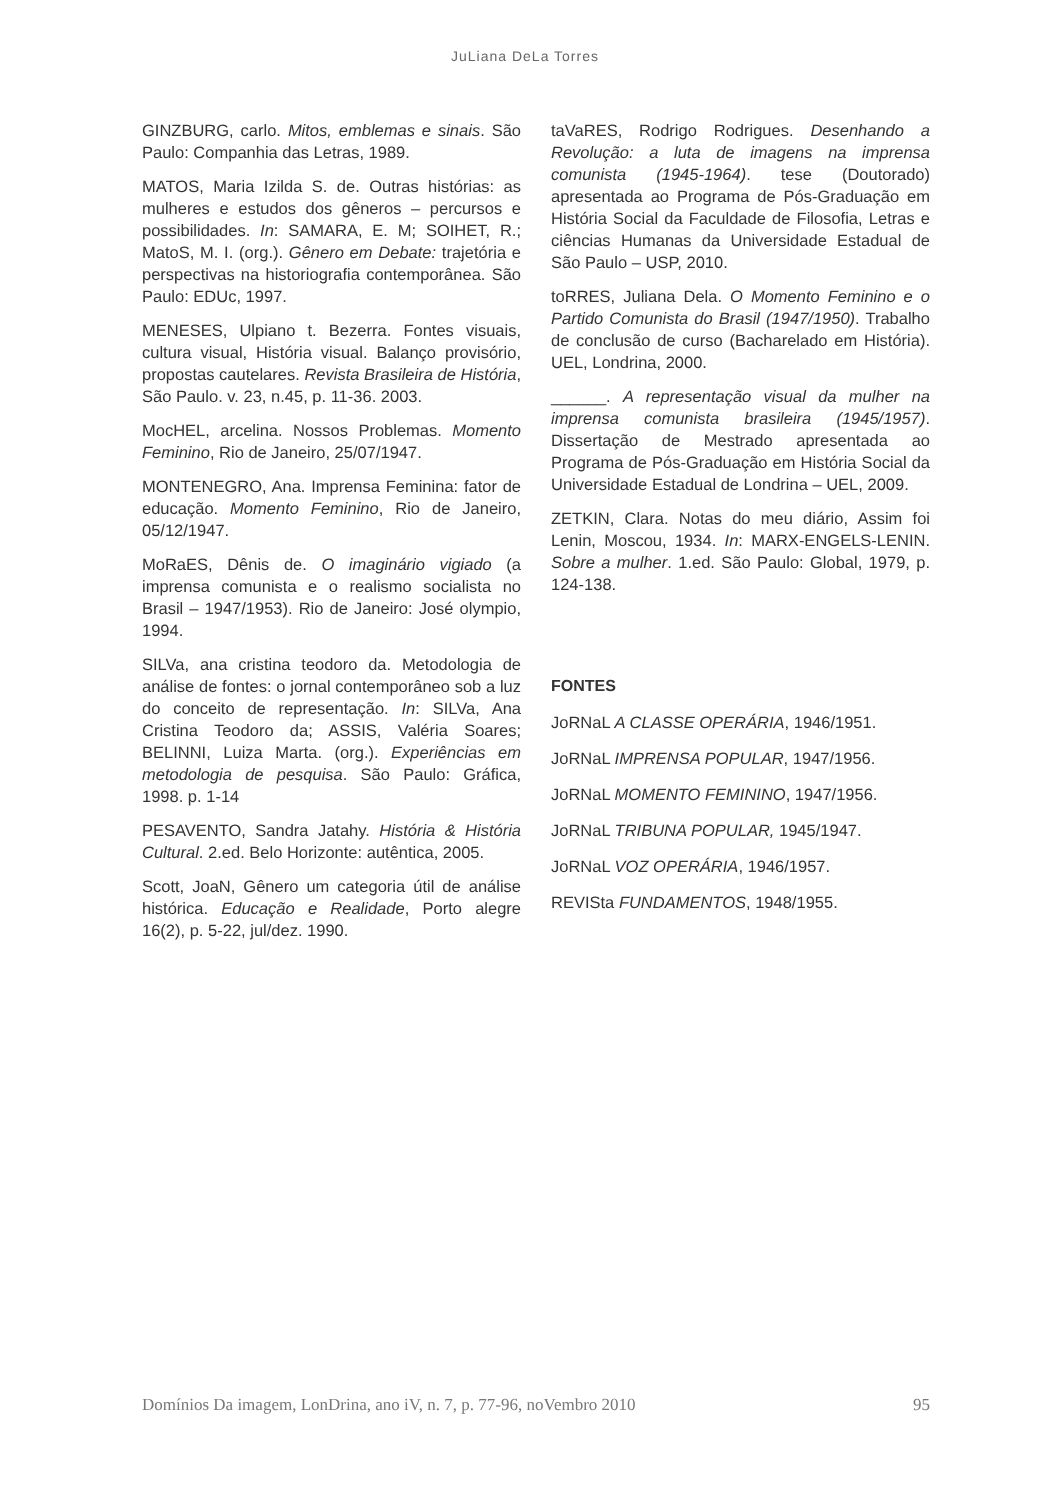JuLiana DeLa Torres
GINZBURG, carlo. Mitos, emblemas e sinais. São Paulo: Companhia das Letras, 1989.
MATOS, Maria Izilda S. de. Outras histórias: as mulheres e estudos dos gêneros – percursos e possibilidades. In: SAMARA, E. M; SOIHET, R.; MatoS, M. I. (org.). Gênero em Debate: trajetória e perspectivas na historiografia contemporânea. São Paulo: EDUc, 1997.
MENESES, Ulpiano t. Bezerra. Fontes visuais, cultura visual, História visual. Balanço provisório, propostas cautelares. Revista Brasileira de História, São Paulo. v. 23, n.45, p. 11-36. 2003.
MocHEL, arcelina. Nossos Problemas. Momento Feminino, Rio de Janeiro, 25/07/1947.
MONTENEGRO, Ana. Imprensa Feminina: fator de educação. Momento Feminino, Rio de Janeiro, 05/12/1947.
MoRaES, Dênis de. O imaginário vigiado (a imprensa comunista e o realismo socialista no Brasil – 1947/1953). Rio de Janeiro: José olympio, 1994.
SILVa, ana cristina teodoro da. Metodologia de análise de fontes: o jornal contemporâneo sob a luz do conceito de representação. In: SILVa, Ana Cristina Teodoro da; ASSIS, Valéria Soares; BELINNI, Luiza Marta. (org.). Experiências em metodologia de pesquisa. São Paulo: Gráfica, 1998. p. 1-14
PESAVENTO, Sandra Jatahy. História & História Cultural. 2.ed. Belo Horizonte: autêntica, 2005.
Scott, JoaN, Gênero um categoria útil de análise histórica. Educação e Realidade, Porto alegre 16(2), p. 5-22, jul/dez. 1990.
taVaRES, Rodrigo Rodrigues. Desenhando a Revolução: a luta de imagens na imprensa comunista (1945-1964). tese (Doutorado) apresentada ao Programa de Pós-Graduação em História Social da Faculdade de Filosofia, Letras e ciências Humanas da Universidade Estadual de São Paulo – USP, 2010.
toRRES, Juliana Dela. O Momento Feminino e o Partido Comunista do Brasil (1947/1950). Trabalho de conclusão de curso (Bacharelado em História). UEL, Londrina, 2000.
______. A representação visual da mulher na imprensa comunista brasileira (1945/1957). Dissertação de Mestrado apresentada ao Programa de Pós-Graduação em História Social da Universidade Estadual de Londrina – UEL, 2009.
ZETKIN, Clara. Notas do meu diário, Assim foi Lenin, Moscou, 1934. In: MARX-ENGELS-LENIN. Sobre a mulher. 1.ed. São Paulo: Global, 1979, p. 124-138.
FONTES
JoRNaL A CLASSE OPERÁRIA, 1946/1951.
JoRNaL IMPRENSA POPULAR, 1947/1956.
JoRNaL MOMENTO FEMININO, 1947/1956.
JoRNaL TRIBUNA POPULAR, 1945/1947.
JoRNaL VOZ OPERÁRIA, 1946/1957.
REVISta FUNDAMENTOS, 1948/1955.
Domínios Da imagem, LonDrina, ano iV, n. 7, p. 77-96, noVembro 2010 95